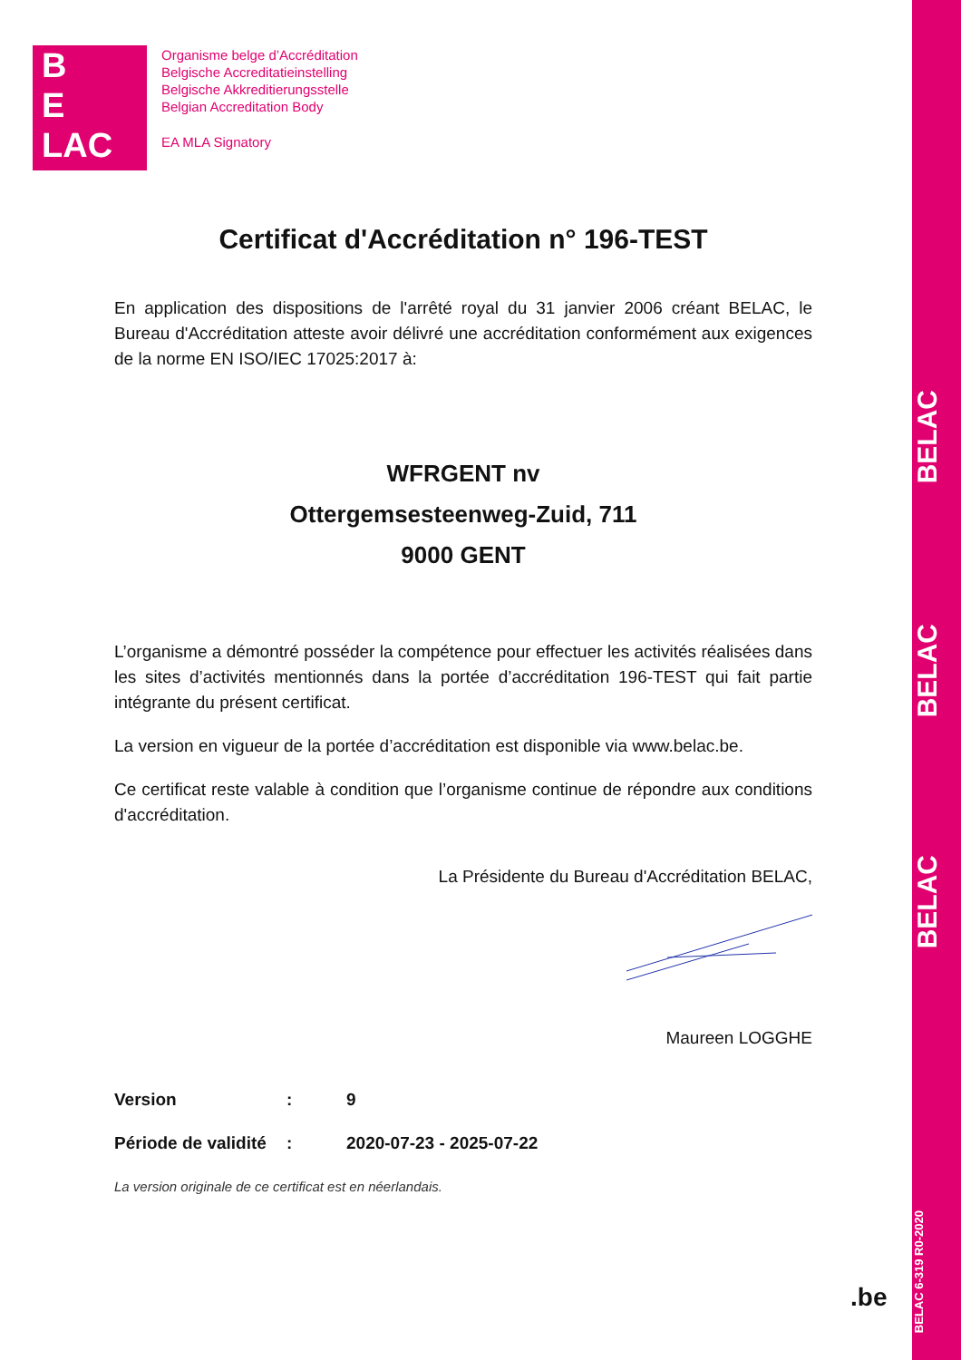BELAC
BELAC
BELAC
BELAC 6-319 R0-2020
B
E
LAC
Organisme belge d’Accréditation
Belgische Accreditatieinstelling
Belgische Akkreditierungsstelle
Belgian Accreditation Body
EA MLA Signatory
Certificat d'Accréditation n° 196-TEST
En application des dispositions de l'arrêté royal du 31 janvier 2006 créant BELAC, le Bureau d'Accréditation atteste avoir délivré une accréditation conformément aux exigences de la norme EN ISO/IEC 17025:2017 à:
WFRGENT nv
Ottergemsesteenweg-Zuid, 711
9000 GENT
L’organisme a démontré posséder la compétence pour effectuer les activités réalisées dans les sites d’activités mentionnés dans la portée d’accréditation 196-TEST qui fait partie intégrante du présent certificat.
La version en vigueur de la portée d’accréditation est disponible via www.belac.be.
Ce certificat reste valable à condition que l’organisme continue de répondre aux conditions d'accréditation.
La Présidente du Bureau d'Accréditation BELAC,
Maureen LOGGHE
Version: 9
Période de validité: 2020-07-23 - 2025-07-22
La version originale de ce certificat est en néerlandais.
.be